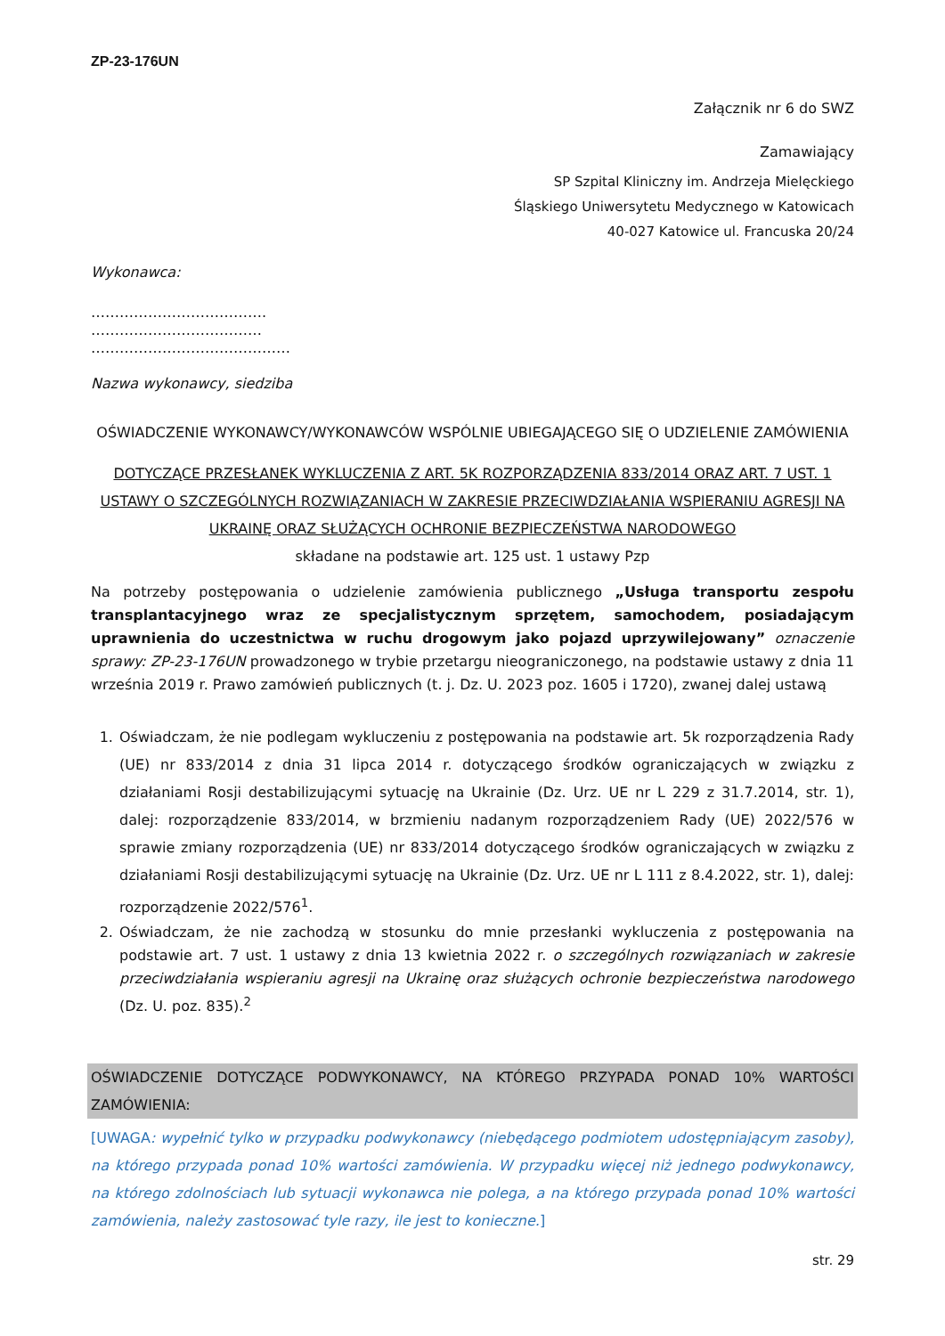ZP-23-176UN
Załącznik nr 6 do SWZ
Zamawiający
SP Szpital Kliniczny im. Andrzeja Mielęckiego
Śląskiego Uniwersytetu Medycznego w Katowicach
40-027 Katowice ul. Francuska 20/24
Wykonawca:
……………………………….
………………………………
……………………………………
Nazwa wykonawcy, siedziba
OŚWIADCZENIE WYKONAWCY/WYKONAWCÓW WSPÓLNIE UBIEGAJĄCEGO SIĘ O UDZIELENIE ZAMÓWIENIA
DOTYCZĄCE PRZESŁANEK WYKLUCZENIA Z ART. 5K ROZPORZĄDZENIA 833/2014 ORAZ ART. 7 UST. 1 USTAWY O SZCZEGÓLNYCH ROZWIĄZANIACH W ZAKRESIE PRZECIWDZIAŁANIA WSPIERANIU AGRESJI NA UKRAINĘ ORAZ SŁUŻĄCYCH OCHRONIE BEZPIECZEŃSTWA NARODOWEGO
składane na podstawie art. 125 ust. 1 ustawy Pzp
Na potrzeby postępowania o udzielenie zamówienia publicznego „Usługa transportu zespołu transplantacyjnego wraz ze specjalistycznym sprzętem, samochodem, posiadającym uprawnienia do uczestnictwa w ruchu drogowym jako pojazd uprzywilejowany” oznaczenie sprawy: ZP-23-176UN prowadzonego w trybie przetargu nieograniczonego, na podstawie ustawy z dnia 11 września 2019 r. Prawo zamówień publicznych (t. j. Dz. U. 2023 poz. 1605 i 1720), zwanej dalej ustawą
1. Oświadczam, że nie podlegam wykluczeniu z postępowania na podstawie art. 5k rozporządzenia Rady (UE) nr 833/2014 z dnia 31 lipca 2014 r. dotyczącego środków ograniczających w związku z działaniami Rosji destabilizującymi sytuację na Ukrainie (Dz. Urz. UE nr L 229 z 31.7.2014, str. 1), dalej: rozporządzenie 833/2014, w brzmieniu nadanym rozporządzeniem Rady (UE) 2022/576 w sprawie zmiany rozporządzenia (UE) nr 833/2014 dotyczącego środków ograniczających w związku z działaniami Rosji destabilizującymi sytuację na Ukrainie (Dz. Urz. UE nr L 111 z 8.4.2022, str. 1), dalej: rozporządzenie 2022/576<sup>1</sup>.
2. Oświadczam, że nie zachodzą w stosunku do mnie przesłanki wykluczenia z postępowania na podstawie art. 7 ust. 1 ustawy z dnia 13 kwietnia 2022 r. o szczególnych rozwiązaniach w zakresie przeciwdziałania wspieraniu agresji na Ukrainę oraz służących ochronie bezpieczeństwa narodowego (Dz. U. poz. 835).<sup>2</sup>
OŚWIADCZENIE DOTYCZĄCE PODWYKONAWCY, NA KTÓREGO PRZYPADA PONAD 10% WARTOŚCI ZAMÓWIENIA:
[UWAGA: wypełnić tylko w przypadku podwykonawcy (niebędącego podmiotem udostępniającym zasoby), na którego przypada ponad 10% wartości zamówienia. W przypadku więcej niż jednego podwykonawcy, na którego zdolnościach lub sytuacji wykonawca nie polega, a na którego przypada ponad 10% wartości zamówienia, należy zastosować tyle razy, ile jest to konieczne.]
str. 29